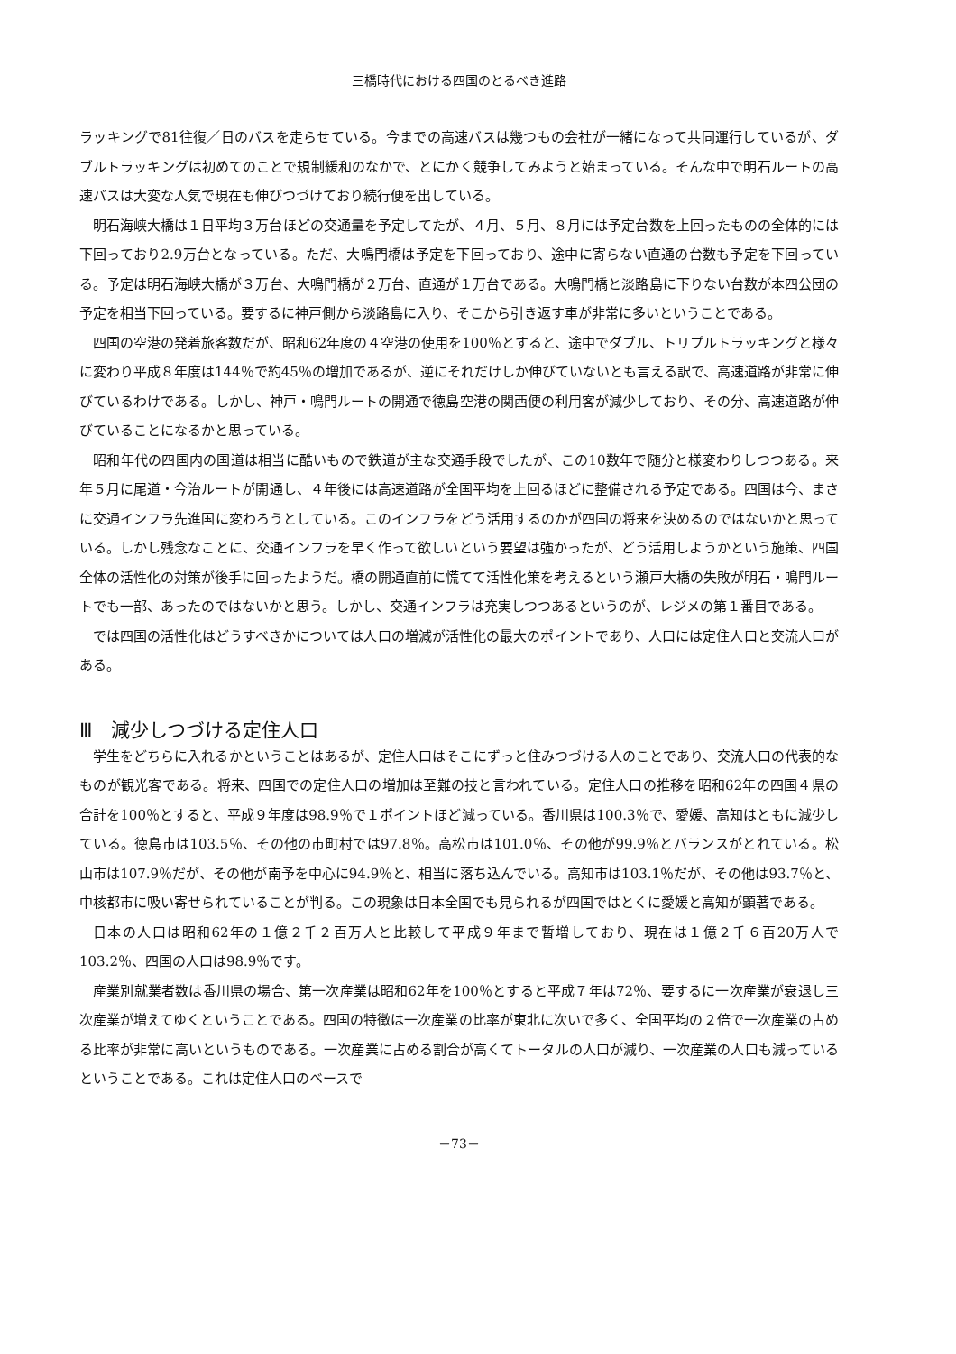三橋時代における四国のとるべき進路
ラッキングで81往復／日のバスを走らせている。今までの高速バスは幾つもの会社が一緒になって共同運行しているが、ダブルトラッキングは初めてのことで規制緩和のなかで、とにかく競争してみようと始まっている。そんな中で明石ルートの高速バスは大変な人気で現在も伸びつづけており続行便を出している。
明石海峡大橋は１日平均３万台ほどの交通量を予定してたが、４月、５月、８月には予定台数を上回ったものの全体的には下回っており2.9万台となっている。ただ、大鳴門橋は予定を下回っており、途中に寄らない直通の台数も予定を下回っている。予定は明石海峡大橋が３万台、大鳴門橋が２万台、直通が１万台である。大鳴門橋と淡路島に下りない台数が本四公団の予定を相当下回っている。要するに神戸側から淡路島に入り、そこから引き返す車が非常に多いということである。
四国の空港の発着旅客数だが、昭和62年度の４空港の使用を100％とすると、途中でダブル、トリプルトラッキングと様々に変わり平成８年度は144％で約45％の増加であるが、逆にそれだけしか伸びていないとも言える訳で、高速道路が非常に伸びているわけである。しかし、神戸・鳴門ルートの開通で徳島空港の関西便の利用客が減少しており、その分、高速道路が伸びていることになるかと思っている。
昭和年代の四国内の国道は相当に酷いもので鉄道が主な交通手段でしたが、この10数年で随分と様変わりしつつある。来年５月に尾道・今治ルートが開通し、４年後には高速道路が全国平均を上回るほどに整備される予定である。四国は今、まさに交通インフラ先進国に変わろうとしている。このインフラをどう活用するのかが四国の将来を決めるのではないかと思っている。しかし残念なことに、交通インフラを早く作って欲しいという要望は強かったが、どう活用しようかという施策、四国全体の活性化の対策が後手に回ったようだ。橋の開通直前に慌てて活性化策を考えるという瀬戸大橋の失敗が明石・鳴門ルートでも一部、あったのではないかと思う。しかし、交通インフラは充実しつつあるというのが、レジメの第１番目である。
では四国の活性化はどうすべきかについては人口の増減が活性化の最大のポイントであり、人口には定住人口と交流人口がある。
Ⅲ　減少しつづける定住人口
学生をどちらに入れるかということはあるが、定住人口はそこにずっと住みつづける人のことであり、交流人口の代表的なものが観光客である。将来、四国での定住人口の増加は至難の技と言われている。定住人口の推移を昭和62年の四国４県の合計を100％とすると、平成９年度は98.9％で１ポイントほど減っている。香川県は100.3％で、愛媛、高知はともに減少している。徳島市は103.5％、その他の市町村では97.8％。高松市は101.0％、その他が99.9％とバランスがとれている。松山市は107.9％だが、その他が南予を中心に94.9％と、相当に落ち込んでいる。高知市は103.1％だが、その他は93.7％と、中核都市に吸い寄せられていることが判る。この現象は日本全国でも見られるが四国ではとくに愛媛と高知が顕著である。
日本の人口は昭和62年の１億２千２百万人と比較して平成９年まで暫増しており、現在は１億２千６百20万人で103.2％、四国の人口は98.9％です。
産業別就業者数は香川県の場合、第一次産業は昭和62年を100％とすると平成７年は72％、要するに一次産業が衰退し三次産業が増えてゆくということである。四国の特徴は一次産業の比率が東北に次いで多く、全国平均の２倍で一次産業の占める比率が非常に高いというものである。一次産業に占める割合が高くてトータルの人口が減り、一次産業の人口も減っているということである。これは定住人口のベースで
－73－